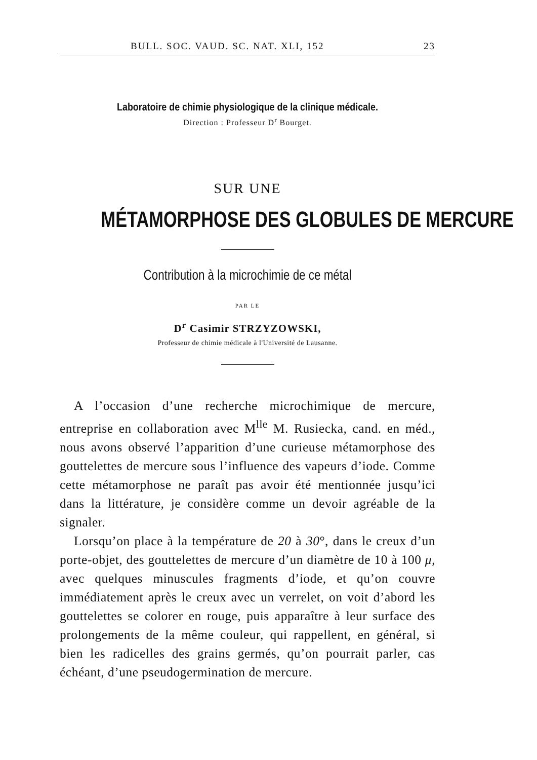BULL. SOC. VAUD. SC. NAT. XLI, 152 23
Laboratoire de chimie physiologique de la clinique médicale.
Direction : Professeur D<sup>r</sup> Bourget.
SUR UNE
MÉTAMORPHOSE DES GLOBULES DE MERCURE
Contribution à la microchimie de ce métal
PAR LE
D<sup>r</sup> Casimir STRZYZOWSKI,
Professeur de chimie médicale à l'Université de Lausanne.
A l’occasion d’une recherche microchimique de mercure, entreprise en collaboration avec M<sup>lle</sup> M. Rusiecka, cand. en méd., nous avons observé l’apparition d’une curieuse métamorphose des gouttelettes de mercure sous l’influence des vapeurs d’iode. Comme cette métamorphose ne paraît pas avoir été mentionnée jusqu’ici dans la littérature, je considère comme un devoir agréable de la signaler.
Lorsqu’on place à la température de 20 à 30°, dans le creux d’un porte-objet, des gouttelettes de mercure d’un diamètre de 10 à 100 μ, avec quelques minuscules fragments d’iode, et qu’on couvre immédiatement après le creux avec un verrelet, on voit d’abord les gouttelettes se colorer en rouge, puis apparaître à leur surface des prolongements de la même couleur, qui rappellent, en général, si bien les radicelles des grains germés, qu’on pourrait parler, cas échéant, d’une pseudogermination de mercure.